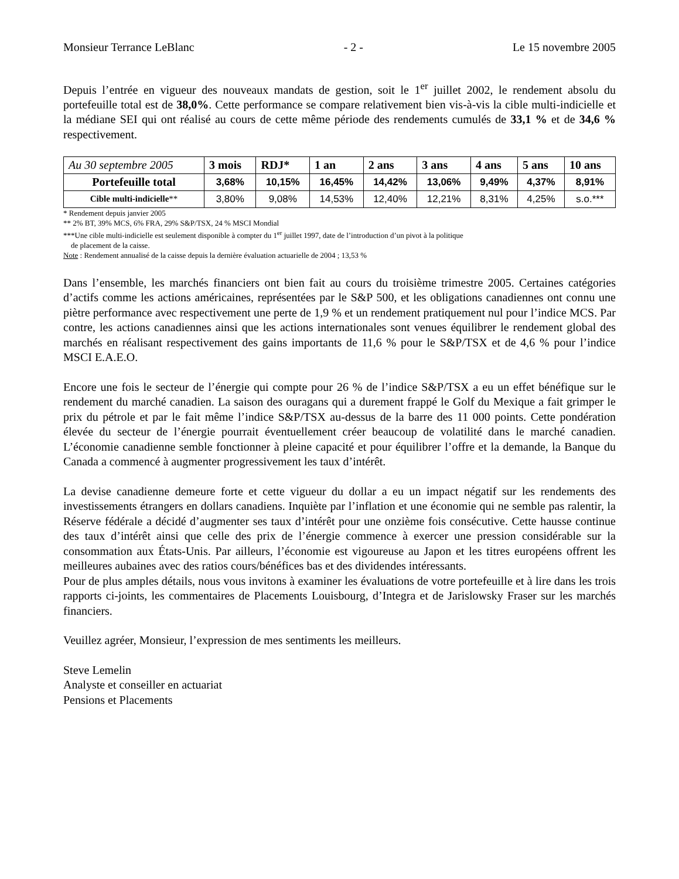Monsieur Terrance LeBlanc - 2 - Le 15 novembre 2005
Depuis l’entrée en vigueur des nouveaux mandats de gestion, soit le 1<sup>er</sup> juillet 2002, le rendement absolu du portefeuille total est de 38,0%. Cette performance se compare relativement bien vis-à-vis la cible multi-indicielle et la médiane SEI qui ont réalisé au cours de cette même période des rendements cumulés de 33,1 % et de 34,6 % respectivement.
| Au 30 septembre 2005 | 3 mois | RDJ* | 1 an | 2 ans | 3 ans | 4 ans | 5 ans | 10 ans |
| --- | --- | --- | --- | --- | --- | --- | --- | --- |
| Portefeuille total | 3,68% | 10,15% | 16,45% | 14,42% | 13,06% | 9,49% | 4,37% | 8,91% |
| Cible multi-indicielle ** | 3,80% | 9,08% | 14,53% | 12,40% | 12,21% | 8,31% | 4,25% | s.o.*** |
* Rendement depuis janvier 2005
** 2% BT, 39% MCS, 6% FRA, 29% S&P/TSX, 24 % MSCI Mondial
***Une cible multi-indicielle est seulement disponible à compter du 1<sup>er</sup> juillet 1997, date de l’introduction d’un pivot à la politique
de placement de la caisse.
Note : Rendement annualisé de la caisse depuis la dernière évaluation actuarielle de 2004 ; 13,53 %
Dans l’ensemble, les marchés financiers ont bien fait au cours du troisième trimestre 2005. Certaines catégories d’actifs comme les actions américaines, représentées par le S&P 500, et les obligations canadiennes ont connu une piètre performance avec respectivement une perte de 1,9 % et un rendement pratiquement nul pour l’indice MCS. Par contre, les actions canadiennes ainsi que les actions internationales sont venues équilibrer le rendement global des marchés en réalisant respectivement des gains importants de 11,6 % pour le S&P/TSX et de 4,6 % pour l’indice MSCI E.A.E.O.
Encore une fois le secteur de l’énergie qui compte pour 26 % de l’indice S&P/TSX a eu un effet bénéfique sur le rendement du marché canadien. La saison des ouragans qui a durement frappé le Golf du Mexique a fait grimper le prix du pétrole et par le fait même l’indice S&P/TSX au-dessus de la barre des 11 000 points. Cette pondération élevée du secteur de l’énergie pourrait éventuellement créer beaucoup de volatilité dans le marché canadien. L’économie canadienne semble fonctionner à pleine capacité et pour équilibrer l’offre et la demande, la Banque du Canada a commencé à augmenter progressivement les taux d’intérêt.
La devise canadienne demeure forte et cette vigueur du dollar a eu un impact négatif sur les rendements des investissements étrangers en dollars canadiens. Inquiète par l’inflation et une économie qui ne semble pas ralentir, la Réserve fédérale a décidé d’augmenter ses taux d’intérêt pour une onzième fois consécutive. Cette hausse continue des taux d’intérêt ainsi que celle des prix de l’énergie commence à exercer une pression considérable sur la consommation aux États-Unis. Par ailleurs, l’économie est vigoureuse au Japon et les titres européens offrent les meilleures aubaines avec des ratios cours/bénéfices bas et des dividendes intéressants.
Pour de plus amples détails, nous vous invitons à examiner les évaluations de votre portefeuille et à lire dans les trois rapports ci-joints, les commentaires de Placements Louisbourg, d’Integra et de Jarislowsky Fraser sur les marchés financiers.
Veuillez agréer, Monsieur, l’expression de mes sentiments les meilleurs.
Steve Lemelin
Analyste et conseiller en actuariat
Pensions et Placements